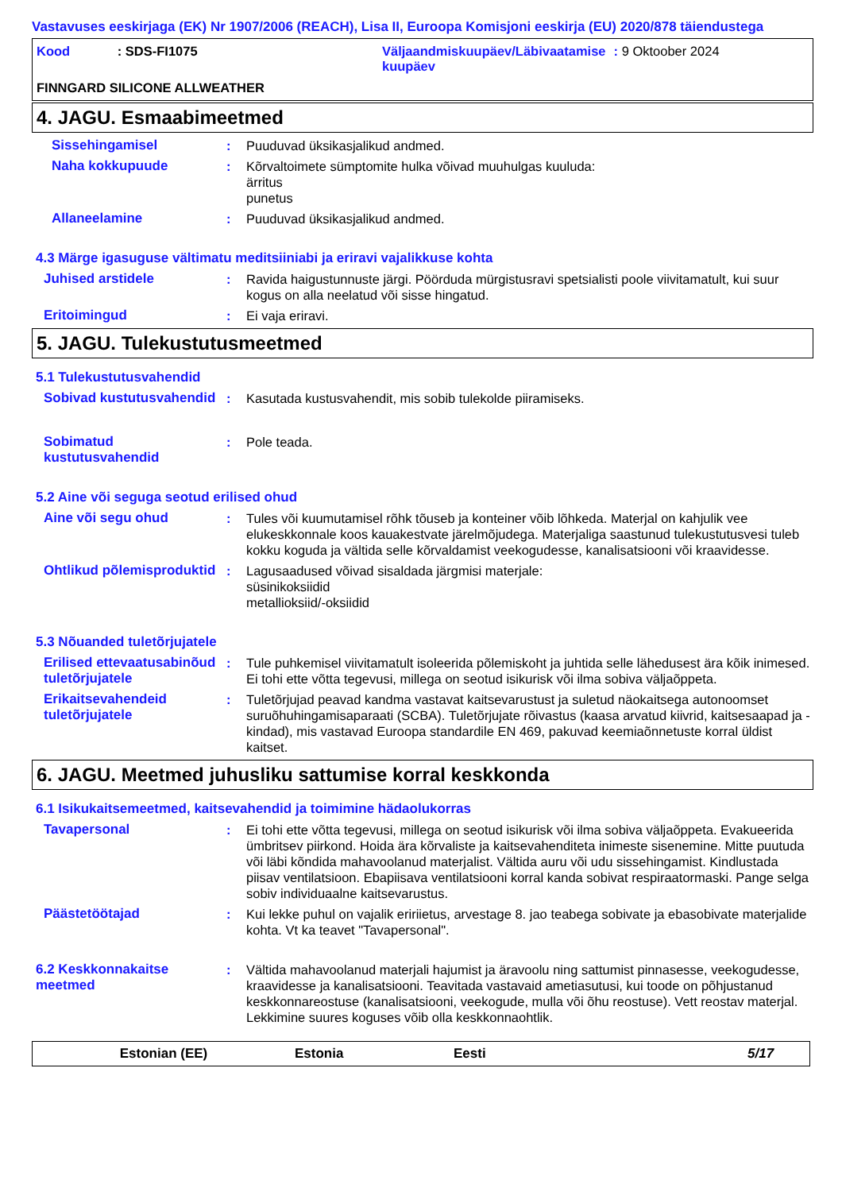Vastavuses eeskirjaga (EK) Nr 1907/2006 (REACH), Lisa II, Euroopa Komisjoni eeskirja (EU) 2020/878 täiendustega
Kood : SDS-FI1075 Väljaandmiskuupäev/Läbivaatamise
kuupäev
: 9 Oktoober 2024
FINNGARD SILICONE ALLWEATHER
4. JAGU. Esmaabimeetmed
Sissehingamisel : Puuduvad üksikasjalikud andmed.
Naha kokkupuude : Kõrvaltoimete sümptomite hulka võivad muuhulgas kuuluda:
ärritus
punetus
Allaneelamine : Puuduvad üksikasjalikud andmed.
4.3 Märge igasuguse vältimatu meditsiiniabi ja eriravi vajalikkuse kohta
Juhised arstidele : Ravida haigustunnuste järgi. Pöörduda mürgistusravi spetsialisti poole viivitamatult, kui suur kogus on alla neelatud või sisse hingatud.
Eritoimingud : Ei vaja eriravi.
5. JAGU. Tulekustutusmeetmed
5.1 Tulekustutusvahendid
Sobivad kustutusvahendid : Kasutada kustusvahendit, mis sobib tulekolde piiramiseks.
Sobimatud kustutusvahendid
: Pole teada.
5.2 Aine või seguga seotud erilised ohud
Aine või segu ohud : Tules või kuumutamisel rõhk tõuseb ja konteiner võib lõhkeda. Materjal on kahjulik vee elukeskkonnale koos kauakestvate järelmõjudega. Materjaliga saastunud tulekustutusvesi tuleb kokku koguda ja vältida selle kõrvaldamist veekogudesse, kanalisatsiooni või kraavidesse.
Ohtlikud põlemisproduktid
: Lagusaadused võivad sisaldada järgmisi materjale:
süsinikoksiidid
metallioksiid/-oksiidid
5.3 Nõuanded tuletõrjujatele
Erilised ettevaatusabinõud tuletõrjujatele
: Tule puhkemisel viivitamatult isoleerida põlemiskoht ja juhtida selle lähedusest ära kõik inimesed. Ei tohi ette võtta tegevusi, millega on seotud isikurisk või ilma sobiva väljaõppeta.
Erikaitsevahendeid tuletõrjujatele
: Tuletõrjujad peavad kandma vastavat kaitsevarustust ja suletud näokaitsega autonoomset suruõhuhingamisaparaati (SCBA). Tuletõrjujate rõivastus (kaasa arvatud kiivrid, kaitsesaapad ja -kindad), mis vastavad Euroopa standardile EN 469, pakuvad keemiaõnnetuste korral üldist kaitset.
6. JAGU. Meetmed juhusliku sattumise korral keskkonda
6.1 Isikukaitsemeetmed, kaitsevahendid ja toimimine hädaolukorras
Tavapersonal : Ei tohi ette võtta tegevusi, millega on seotud isikurisk või ilma sobiva väljaõppeta. Evakueerida ümbritsev piirkond. Hoida ära kõrvaliste ja kaitsevahenditeta inimeste sisenemine. Mitte puutuda või läbi kõndida mahavoolanud materjalist. Vältida auru või udu sissehingamist. Kindlustada piisav ventilatsioon. Ebapiisava ventilatsiooni korral kanda sobivat respiraatormaski. Pange selga sobiv individuaalne kaitsevarustus.
Päästetöötajad : Kui lekke puhul on vajalik eririietus, arvestage 8. jao teabega sobivate ja ebasobivate materjalide kohta. Vt ka teavet "Tavapersonal".
6.2 Keskkonnakaitse meetmed
: Vältida mahavoolanud materjali hajumist ja äravoolu ning sattumist pinnasesse, veekogudesse, kraavidesse ja kanalisatsiooni. Teavitada vastavaid ametiasutusi, kui toode on põhjustanud keskkonnareostuse (kanalisatsiooni, veekogude, mulla või õhu reostuse). Vett reostav materjal. Lekkimine suures koguses võib olla keskkonnaohtlik.
Estonian (EE) Estonia Eesti 5/17